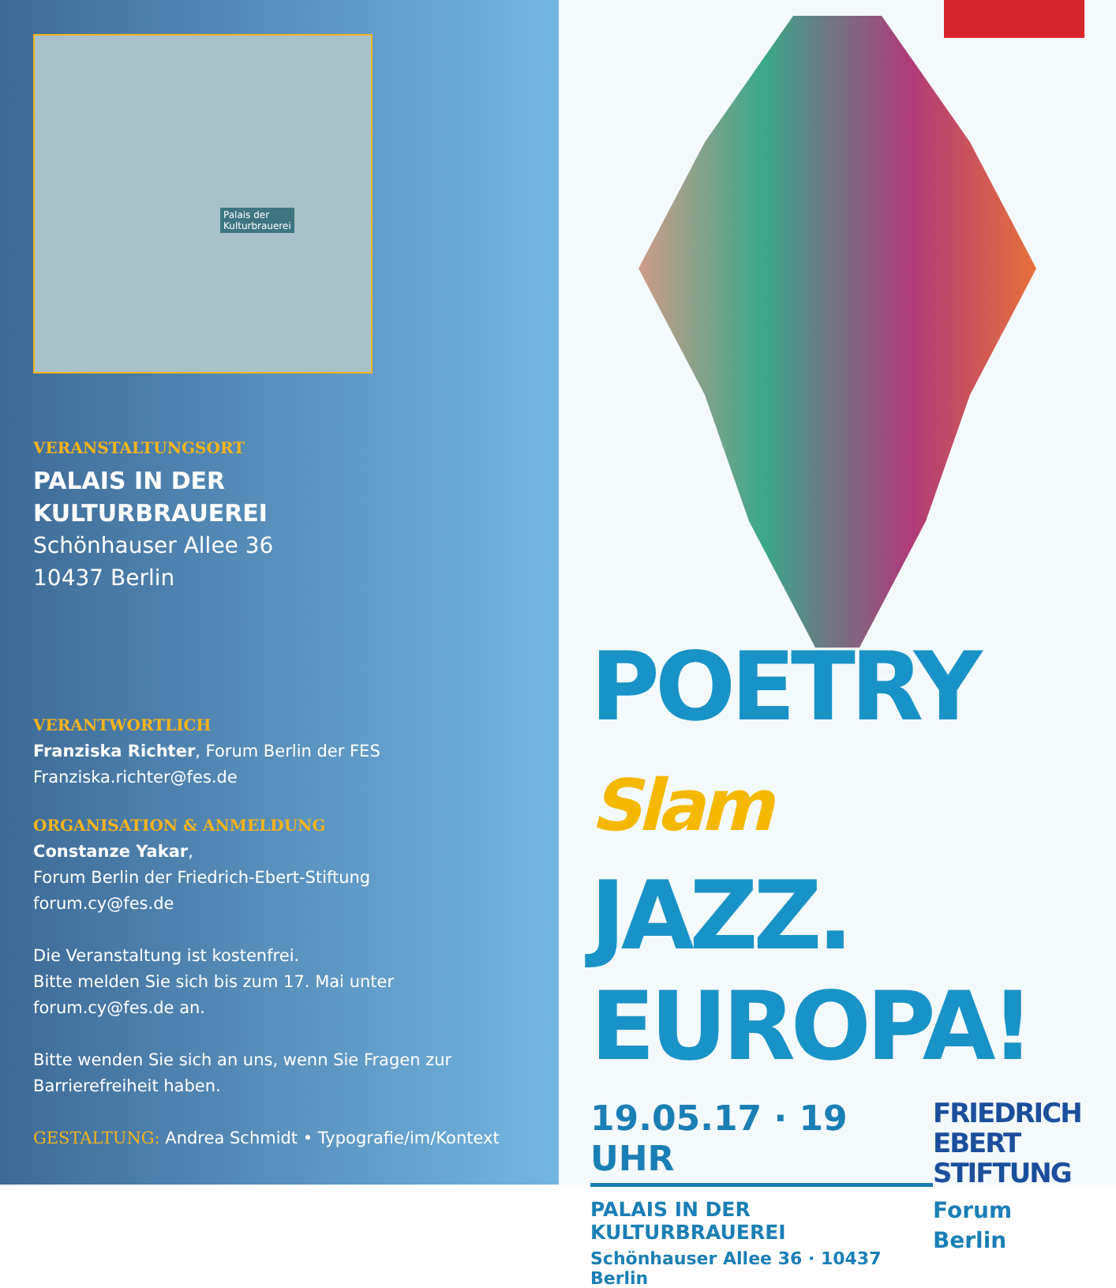Palais der
Kulturbrauerei
VERANSTALTUNGSORT
PALAIS IN DER
KULTURBRAUEREI
Schönhauser Allee 36
10437 Berlin
VERANTWORTLICH
Franziska Richter, Forum Berlin der FES
Franziska.richter@fes.de
ORGANISATION & ANMELDUNG
Constanze Yakar,
Forum Berlin der Friedrich-Ebert-Stiftung
forum.cy@fes.de
Die Veranstaltung ist kostenfrei.
Bitte melden Sie sich bis zum 17. Mai unter
forum.cy@fes.de an.
Bitte wenden Sie sich an uns, wenn Sie Fragen zur
Barrierefreiheit haben.
GESTALTUNG: Andrea Schmidt • Typografie/im/Kontext
POETRY Slam
JAZZ.
EUROPA!
19.05.17 · 19 UHR
PALAIS IN DER KULTURBRAUEREI
Schönhauser Allee 36 · 10437 Berlin
FRIEDRICH
EBERT
STIFTUNG
Forum Berlin